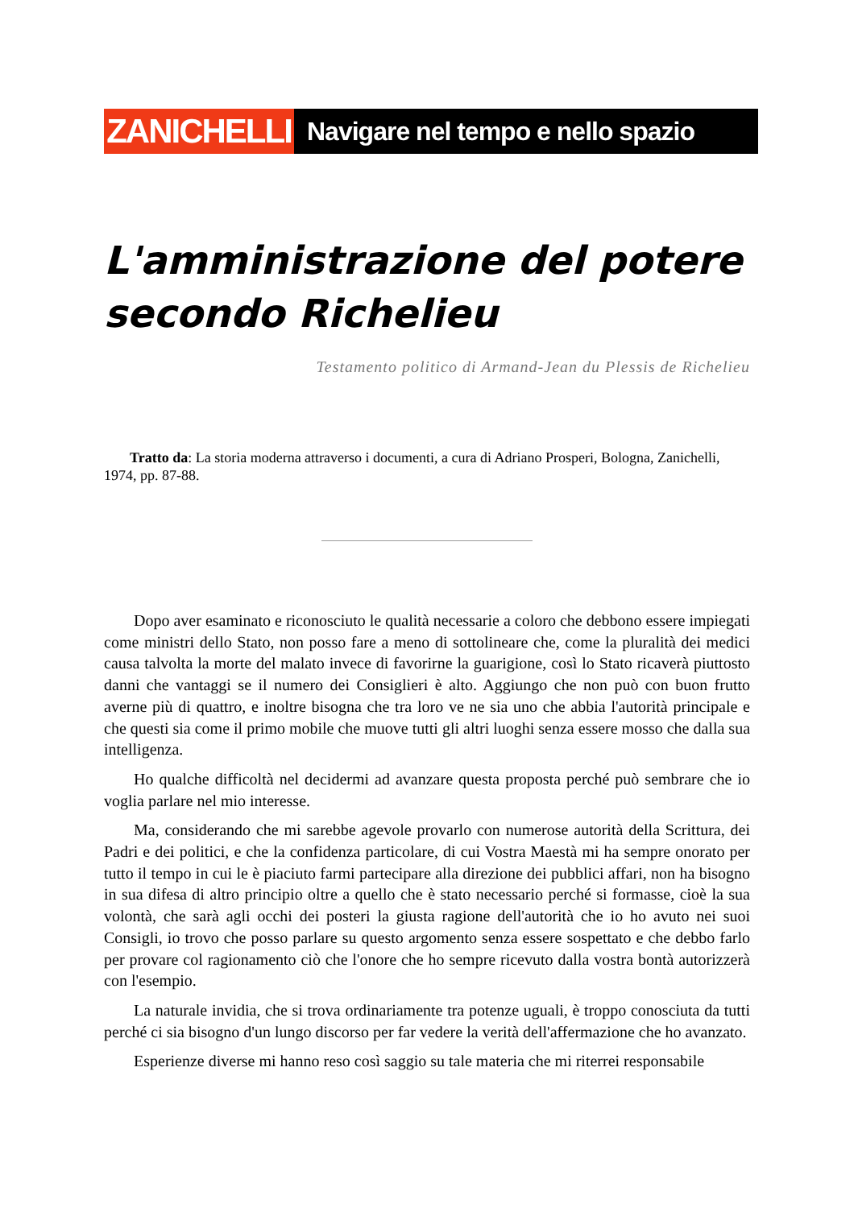ZANICHELLI
Navigare nel tempo e nello spazio
L'amministrazione del potere secondo Richelieu
Testamento politico di Armand-Jean du Plessis de Richelieu
Tratto da: La storia moderna attraverso i documenti, a cura di Adriano Prosperi, Bologna, Zanichelli, 1974, pp. 87-88.
Dopo aver esaminato e riconosciuto le qualità necessarie a coloro che debbono essere impiegati come ministri dello Stato, non posso fare a meno di sottolineare che, come la pluralità dei medici causa talvolta la morte del malato invece di favorirne la guarigione, così lo Stato ricaverà piuttosto danni che vantaggi se il numero dei Consiglieri è alto. Aggiungo che non può con buon frutto averne più di quattro, e inoltre bisogna che tra loro ve ne sia uno che abbia l'autorità principale e che questi sia come il primo mobile che muove tutti gli altri luoghi senza essere mosso che dalla sua intelligenza.
Ho qualche difficoltà nel decidermi ad avanzare questa proposta perché può sembrare che io voglia parlare nel mio interesse.
Ma, considerando che mi sarebbe agevole provarlo con numerose autorità della Scrittura, dei Padri e dei politici, e che la confidenza particolare, di cui Vostra Maestà mi ha sempre onorato per tutto il tempo in cui le è piaciuto farmi partecipare alla direzione dei pubblici affari, non ha bisogno in sua difesa di altro principio oltre a quello che è stato necessario perché si formasse, cioè la sua volontà, che sarà agli occhi dei posteri la giusta ragione dell'autorità che io ho avuto nei suoi Consigli, io trovo che posso parlare su questo argomento senza essere sospettato e che debbo farlo per provare col ragionamento ciò che l'onore che ho sempre ricevuto dalla vostra bontà autorizzerà con l'esempio.
La naturale invidia, che si trova ordinariamente tra potenze uguali, è troppo conosciuta da tutti perché ci sia bisogno d'un lungo discorso per far vedere la verità dell'affermazione che ho avanzato.
Esperienze diverse mi hanno reso così saggio su tale materia che mi riterrei responsabile